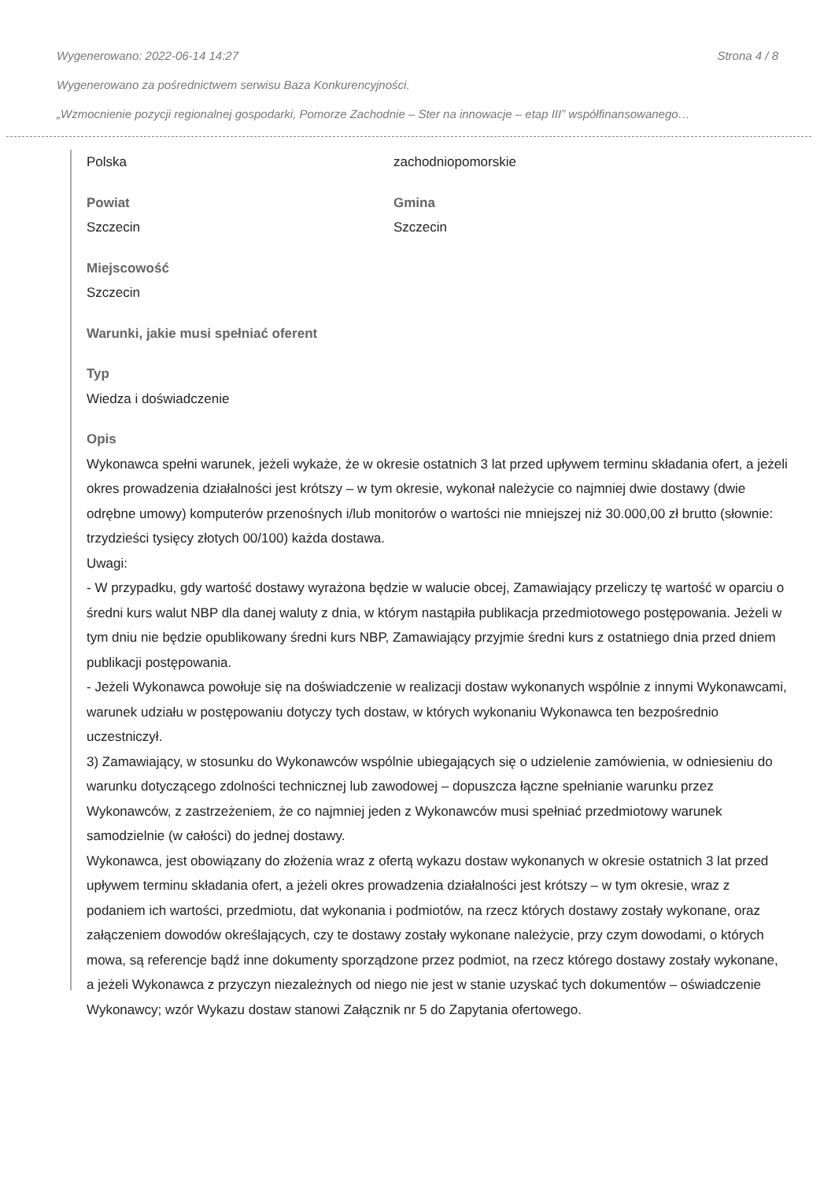Wygenerowano: 2022-06-14 14:27 Strona 4 / 8
Wygenerowano za pośrednictwem serwisu Baza Konkurencyjności.
„Wzmocnienie pozycji regionalnej gospodarki, Pomorze Zachodnie – Ster na innowacje – etap III” współfinansowanego…
Polska zachodniopomorskie
Powiat
Szczecin
Gmina
Szczecin
Miejscowość
Szczecin
Warunki, jakie musi spełniać oferent
Typ
Wiedza i doświadczenie
Opis
Wykonawca spełni warunek, jeżeli wykaże, że w okresie ostatnich 3 lat przed upływem terminu składania ofert, a jeżeli okres prowadzenia działalności jest krótszy – w tym okresie, wykonał należycie co najmniej dwie dostawy (dwie odrębne umowy) komputerów przenośnych i/lub monitorów o wartości nie mniejszej niż 30.000,00 zł brutto (słownie: trzydzieści tysięcy złotych 00/100) każda dostawa.
Uwagi:
- W przypadku, gdy wartość dostawy wyrażona będzie w walucie obcej, Zamawiający przeliczy tę wartość w oparciu o średni kurs walut NBP dla danej waluty z dnia, w którym nastąpiła publikacja przedmiotowego postępowania. Jeżeli w tym dniu nie będzie opublikowany średni kurs NBP, Zamawiający przyjmie średni kurs z ostatniego dnia przed dniem publikacji postępowania.
- Jeżeli Wykonawca powołuje się na doświadczenie w realizacji dostaw wykonanych wspólnie z innymi Wykonawcami, warunek udziału w postępowaniu dotyczy tych dostaw, w których wykonaniu Wykonawca ten bezpośrednio uczestniczył.
3) Zamawiający, w stosunku do Wykonawców wspólnie ubiegających się o udzielenie zamówienia, w odniesieniu do warunku dotyczącego zdolności technicznej lub zawodowej – dopuszcza łączne spełnianie warunku przez Wykonawców, z zastrzeżeniem, że co najmniej jeden z Wykonawców musi spełniać przedmiotowy warunek samodzielnie (w całości) do jednej dostawy.
Wykonawca, jest obowiązany do złożenia wraz z ofertą wykazu dostaw wykonanych w okresie ostatnich 3 lat przed upływem terminu składania ofert, a jeżeli okres prowadzenia działalności jest krótszy – w tym okresie, wraz z podaniem ich wartości, przedmiotu, dat wykonania i podmiotów, na rzecz których dostawy zostały wykonane, oraz załączeniem dowodów określających, czy te dostawy zostały wykonane należycie, przy czym dowodami, o których mowa, są referencje bądź inne dokumenty sporządzone przez podmiot, na rzecz którego dostawy zostały wykonane, a jeżeli Wykonawca z przyczyn niezależnych od niego nie jest w stanie uzyskać tych dokumentów – oświadczenie Wykonawcy; wzór Wykazu dostaw stanowi Załącznik nr 5 do Zapytania ofertowego.